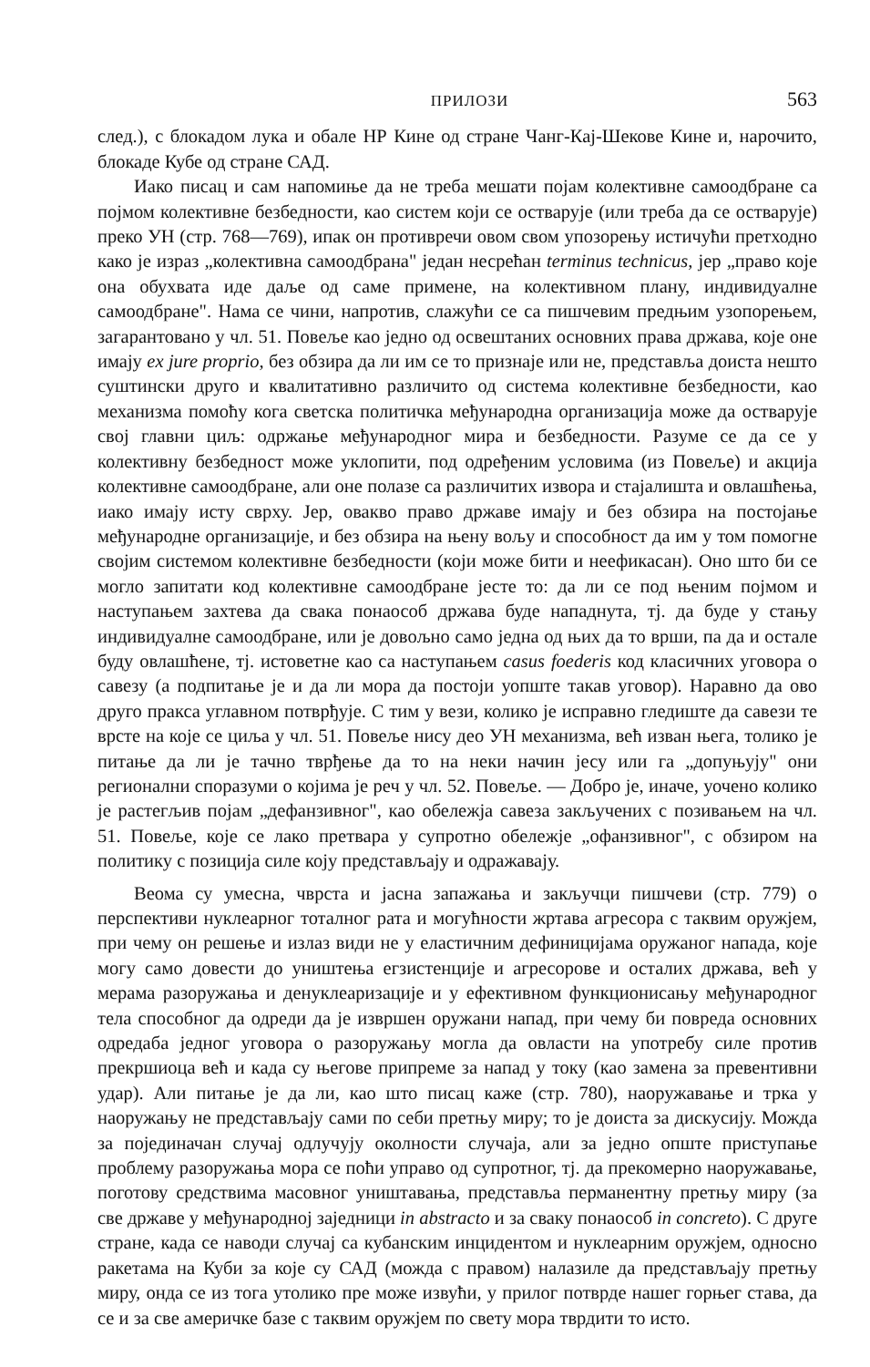ПРИЛОЗИ 563
след.), с блокадом лука и обале НР Кине од стране Чанг-Кај-Шекове Кине и, нарочито, блокаде Кубе од стране САД.
Иако писац и сам напомиње да не треба мешати појам колективне самоодбране са појмом колективне безбедности, као систем који се остварује (или треба да се остварује) преко УН (стр. 768—769), ипак он противречи овом свом упозорењу истичући претходно како је израз „колективна самоодбрана" један несрећан terminus technicus, јер „право које она обухвата иде даље од саме примене, на колективном плану, индивидуалне самоодбране". Нама се чини, напротив, слажући се са пишчевим предњим узопорењем, загарантовано у чл. 51. Повеље као једно од освештаних основних права држава, које оне имају ex jure proprio, без обзира да ли им се то признаје или не, представља доиста нешто суштински друго и квалитативно различито од система колективне безбедности, као механизма помоћу кога светска политичка међународна организација може да остварује свој главни циљ: одржање међународног мира и безбедности. Разуме се да се у колективну безбедност може уклопити, под одређеним условима (из Повеље) и акција колективне самоодбране, али оне полазе са различитих извора и стајалишта и овлашћења, иако имају исту сврху. Јер, овакво право државе имају и без обзира на постојање међународне организације, и без обзира на њену вољу и способност да им у том помогне својим системом колективне безбедности (који може бити и неефикасан). Оно што би се могло запитати код колективне самоодбране јесте то: да ли се под њеним појмом и наступањем захтева да свака понаособ држава буде нападнута, тј. да буде у стању индивидуалне самоодбране, или је довољно само једна од њих да то врши, па да и остале буду овлашћене, тј. истоветне као са наступањем casus foederis код класичних уговора о савезу (а подпитање је и да ли мора да постоји уопште такав уговор). Наравно да ово друго пракса углавном потврђује. С тим у вези, колико је исправно гледиште да савези те врсте на које се циља у чл. 51. Повеље нису део УН механизма, већ изван њега, толико је питање да ли је тачно тврђење да то на неки начин јесу или га „допуњују" они регионални споразуми о којима је реч у чл. 52. Повеље. — Добро је, иначе, уочено колико је растегљив појам „дефанзивног", као обележја савеза закључених с позивањем на чл. 51. Повеље, које се лако претвара у супротно обележје „офанзивног", с обзиром на политику с позиција силе коју представљају и одражавају.
Веома су умесна, чврста и јасна запажања и закључци пишчеви (стр. 779) о перспективи нуклеарног тоталног рата и могућности жртава агресора с таквим оружјем, при чему он решење и излаз види не у еластичним дефиницијама оружаног напада, које могу само довести до уништења егзистенције и агресорове и осталих држава, већ у мерама разоружања и денуклеаризације и у ефективном функционисању међународног тела способног да одреди да је извршен оружани напад, при чему би повреда основних одредаба једног уговора о разоружању могла да овласти на употребу силе против прекршиоца већ и када су његове припреме за напад у току (као замена за превентивни удар). Али питање је да ли, као што писац каже (стр. 780), наоружавање и трка у наоружању не представљају сами по себи претњу миру; то је доиста за дискусију. Можда за појединачан случај одлучују околности случаја, али за једно опште приступање проблему разоружања мора се поћи управо од супротног, тј. да прекомерно наоружавање, поготову средствима масовног уништавања, представља перманентну претњу миру (за све државе у међународној заједници in abstracto и за сваку понаособ in concreto). С друге стране, када се наводи случај са кубанским инцидентом и нуклеарним оружјем, односно ракетама на Куби за које су САД (можда с правом) налазиле да представљају претњу миру, онда се из тога утолико пре може извући, у прилог потврде нашег горњег става, да се и за све америчке базе с таквим оружјем по свету мора тврдити то исто.